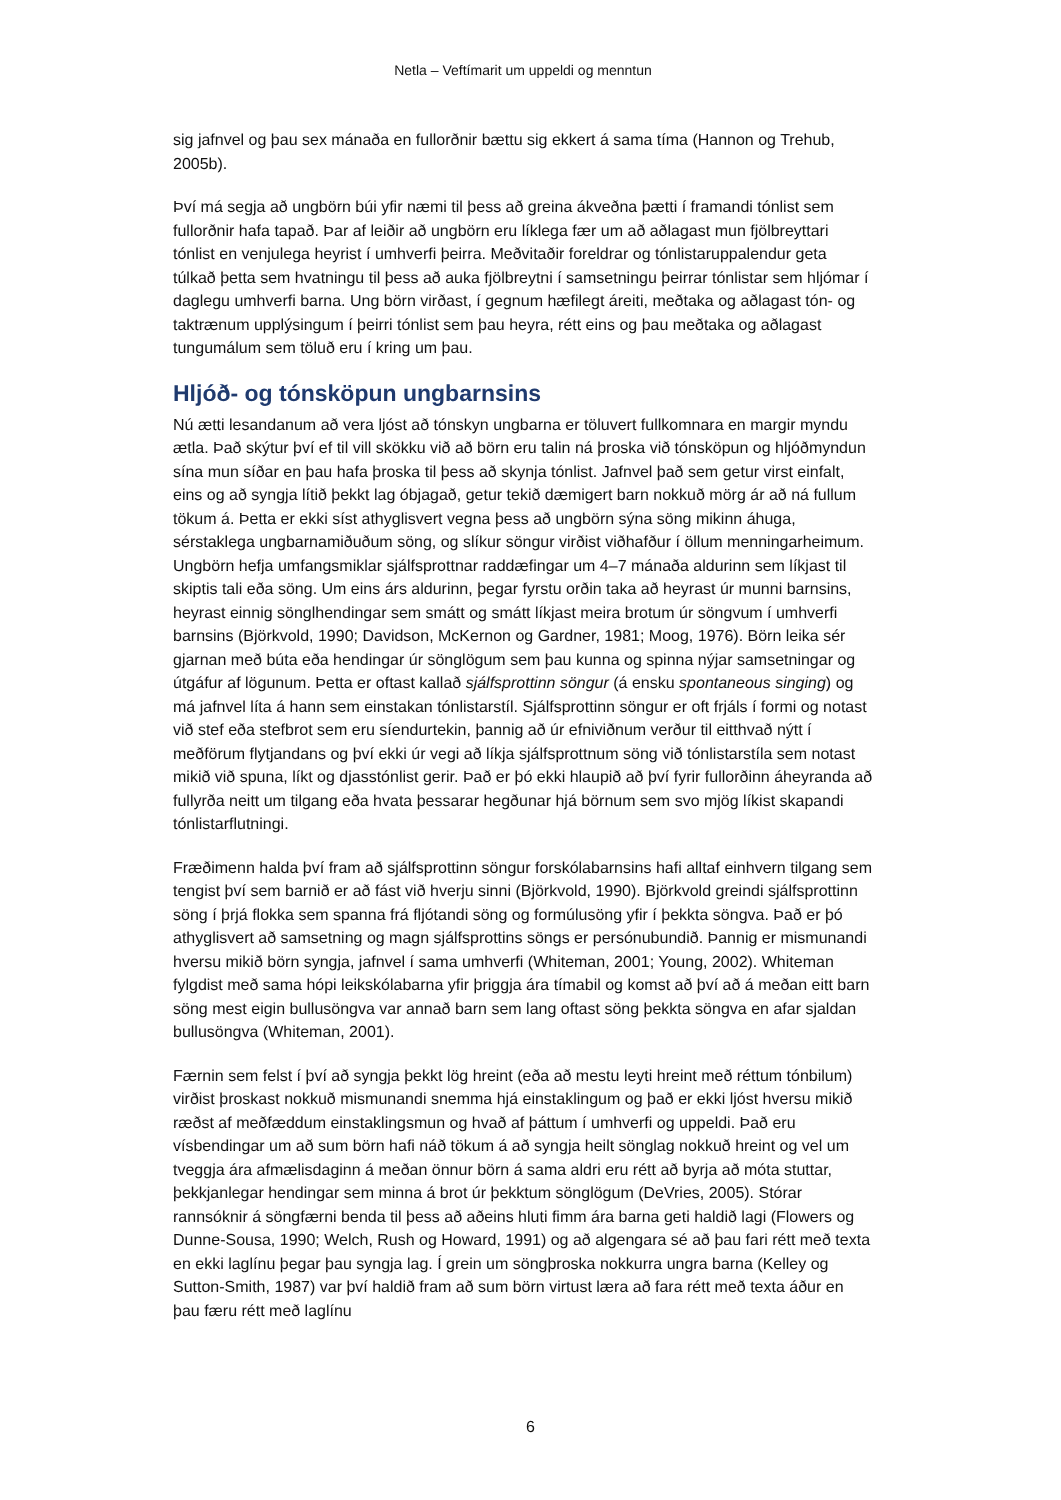Netla – Veftímarit um uppeldi og menntun
sig jafnvel og þau sex mánaða en fullorðnir bættu sig ekkert á sama tíma (Hannon og Trehub, 2005b).
Því má segja að ungbörn búi yfir næmi til þess að greina ákveðna þætti í framandi tónlist sem fullorðnir hafa tapað. Þar af leiðir að ungbörn eru líklega fær um að aðlagast mun fjölbreyttari tónlist en venjulega heyrist í umhverfi þeirra. Meðvitaðir foreldrar og tónlistar­uppalendur geta túlkað þetta sem hvatningu til þess að auka fjölbreytni í samsetningu þeirrar tónlistar sem hljómar í daglegu umhverfi barna. Ung börn virðast, í gegnum hæfi­legt áreiti, meðtaka og aðlagast tón- og taktrænum upplýsingum í þeirri tónlist sem þau heyra, rétt eins og þau meðtaka og aðlagast tungumálum sem töluð eru í kring um þau.
Hljóð- og tónsköpun ungbarnsins
Nú ætti lesandanum að vera ljóst að tónskyn ungbarna er töluvert fullkomnara en margir myndu ætla. Það skýtur því ef til vill skökku við að börn eru talin ná þroska við tónsköpun og hljóðmyndun sína mun síðar en þau hafa þroska til þess að skynja tónlist. Jafnvel það sem getur virst einfalt, eins og að syngja lítið þekkt lag óbjagað, getur tekið dæmigert barn nokkuð mörg ár að ná fullum tökum á. Þetta er ekki síst athyglisvert vegna þess að ungbörn sýna söng mikinn áhuga, sérstaklega ungbarnamiðuðum söng, og slíkur söngur virðist viðhafður í öllum menningarheimum. Ungbörn hefja umfangsmiklar sjálfsprottnar raddæfingar um 4–7 mánaða aldurinn sem líkjast til skiptis tali eða söng. Um eins árs aldurinn, þegar fyrstu orðin taka að heyrast úr munni barnsins, heyrast einnig sönglhend­ingar sem smátt og smátt líkjast meira brotum úr söngvum í umhverfi barnsins (Björkvold, 1990; Davidson, McKernon og Gardner, 1981; Moog, 1976). Börn leika sér gjarnan með búta eða hendingar úr sönglögum sem þau kunna og spinna nýjar samsetningar og út­gáfur af lögunum. Þetta er oftast kallað sjálfsprottinn söngur (á ensku spontaneous singing) og má jafnvel líta á hann sem einstakan tónlistarstíl. Sjálfsprottinn söngur er oft frjáls í formi og notast við stef eða stefbrot sem eru síendurtekin, þannig að úr efniviðnum verður til eitthvað nýtt í meðförum flytjandans og því ekki úr vegi að líkja sjálfsprottnum söng við tónlistarstíla sem notast mikið við spuna, líkt og djasstónlist gerir. Það er þó ekki hlaupið að því fyrir fullorðinn áheyranda að fullyrða neitt um tilgang eða hvata þessarar hegðunar hjá börnum sem svo mjög líkist skapandi tónlistarflutningi.
Fræðimenn halda því fram að sjálfsprottinn söngur forskólabarnsins hafi alltaf einhvern tilgang sem tengist því sem barnið er að fást við hverju sinni (Björkvold, 1990). Björkvold greindi sjálfsprottinn söng í þrjá flokka sem spanna frá fljótandi söng og formúlusöng yfir í þekkta söngva. Það er þó athyglisvert að samsetning og magn sjálfsprottins söngs er persónubundið. Þannig er mismunandi hversu mikið börn syngja, jafnvel í sama umhverfi (Whiteman, 2001; Young, 2002). Whiteman fylgdist með sama hópi leikskólabarna yfir þriggja ára tímabil og komst að því að á meðan eitt barn söng mest eigin bullusöngva var annað barn sem lang oftast söng þekkta söngva en afar sjaldan bullusöngva (Whiteman, 2001).
Færnin sem felst í því að syngja þekkt lög hreint (eða að mestu leyti hreint með réttum tónbilum) virðist þroskast nokkuð mismunandi snemma hjá einstaklingum og það er ekki ljóst hversu mikið ræðst af meðfæddum einstaklingsmun og hvað af þáttum í umhverfi og uppeldi. Það eru vísbendingar um að sum börn hafi náð tökum á að syngja heilt sönglag nokkuð hreint og vel um tveggja ára afmælisdaginn á meðan önnur börn á sama aldri eru rétt að byrja að móta stuttar, þekkjanlegar hendingar sem minna á brot úr þekktum söng­lögum (DeVries, 2005). Stórar rannsóknir á söngfærni benda til þess að aðeins hluti fimm ára barna geti haldið lagi (Flowers og Dunne-Sousa, 1990; Welch, Rush og Howard, 1991) og að algengara sé að þau fari rétt með texta en ekki laglínu þegar þau syngja lag. Í grein um söngþroska nokkurra ungra barna (Kelley og Sutton-Smith, 1987) var því hald­ið fram að sum börn virtust læra að fara rétt með texta áður en þau færu rétt með laglínu
6